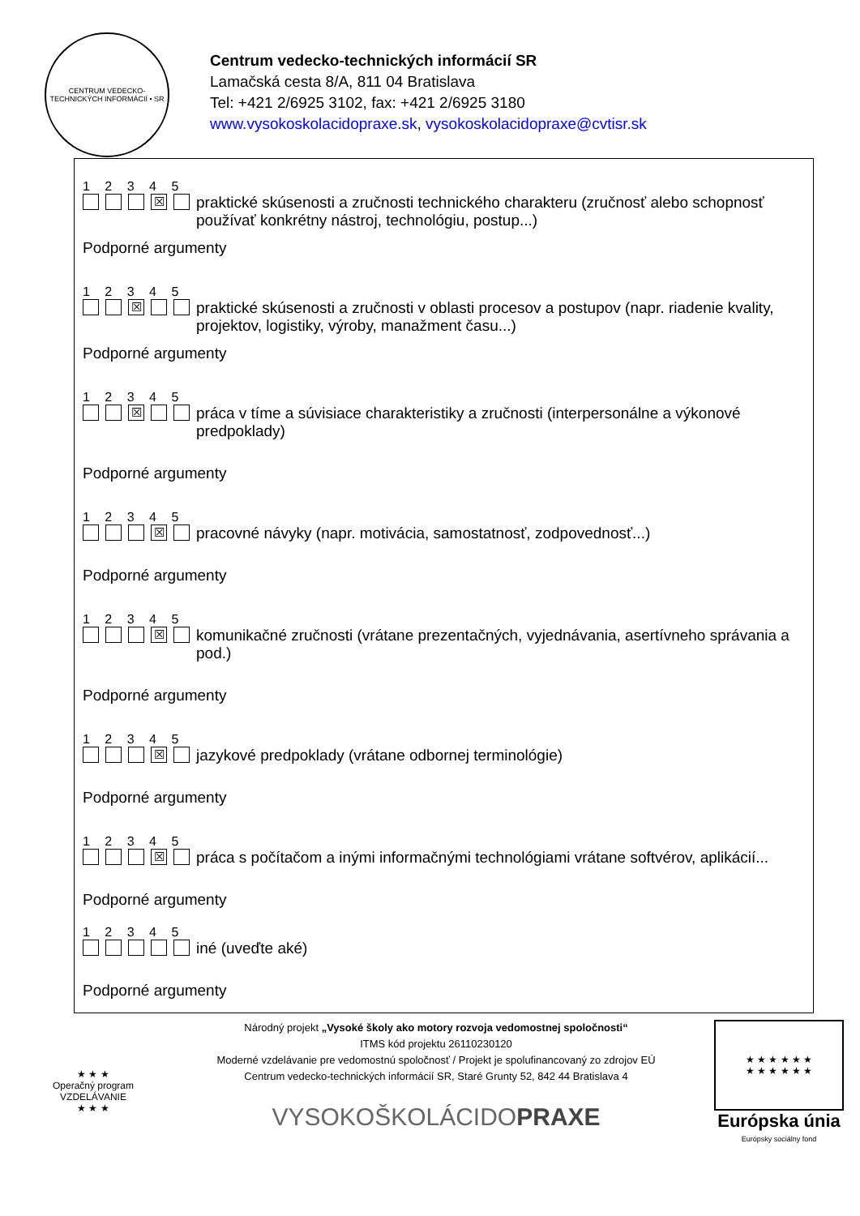CENTRUM VEDECKO-TECHNICKÝCH INFORMÁCIÍ • SR
Centrum vedecko-technických informácií SR
Lamačská cesta 8/A, 811 04 Bratislava
Tel: +421 2/6925 3102, fax: +421 2/6925 3180
www.vysokoskolacidopraxe.sk, vysokoskolacidopraxe@cvtisr.sk
1 2 3 4 5
☒
praktické skúsenosti a zručnosti technického charakteru (zručnosť alebo schopnosť používať konkrétny nástroj, technológiu, postup...)
Podporné argumenty
1 2 3 4 5
☒
praktické skúsenosti a zručnosti v oblasti procesov a postupov (napr. riadenie kvality, projektov, logistiky, výroby, manažment času...)
Podporné argumenty
1 2 3 4 5
☒
práca v tíme a súvisiace charakteristiky a zručnosti (interpersonálne a výkonové predpoklady)
Podporné argumenty
1 2 3 4 5
☒
pracovné návyky (napr. motivácia, samostatnosť, zodpovednosť...)
Podporné argumenty
1 2 3 4 5
☒
komunikačné zručnosti (vrátane prezentačných, vyjednávania, asertívneho správania a pod.)
Podporné argumenty
1 2 3 4 5
☒
jazykové predpoklady (vrátane odbornej terminológie)
Podporné argumenty
1 2 3 4 5
☒
práca s počítačom a inými informačnými technológiami vrátane softvérov, aplikácií...
Podporné argumenty
1 2 3 4 5
iné (uveďte aké)
Podporné argumenty
★ ★ ★
Operačný program
VZDELÁVANIE
★ ★ ★
Národný projekt „Vysoké školy ako motory rozvoja vedomostnej spoločnosti“
ITMS kód projektu 26110230120
Moderné vzdelávanie pre vedomostnú spoločnosť / Projekt je spolufinancovaný zo zdrojov EÚ
Centrum vedecko-technických informácií SR, Staré Grunty 52, 842 44 Bratislava 4
VYSOKOŠKOLÁCIDOPRAXE
★ ★ ★ ★ ★ ★
★ ★ ★ ★ ★ ★
Európska únia
Európsky sociálny fond